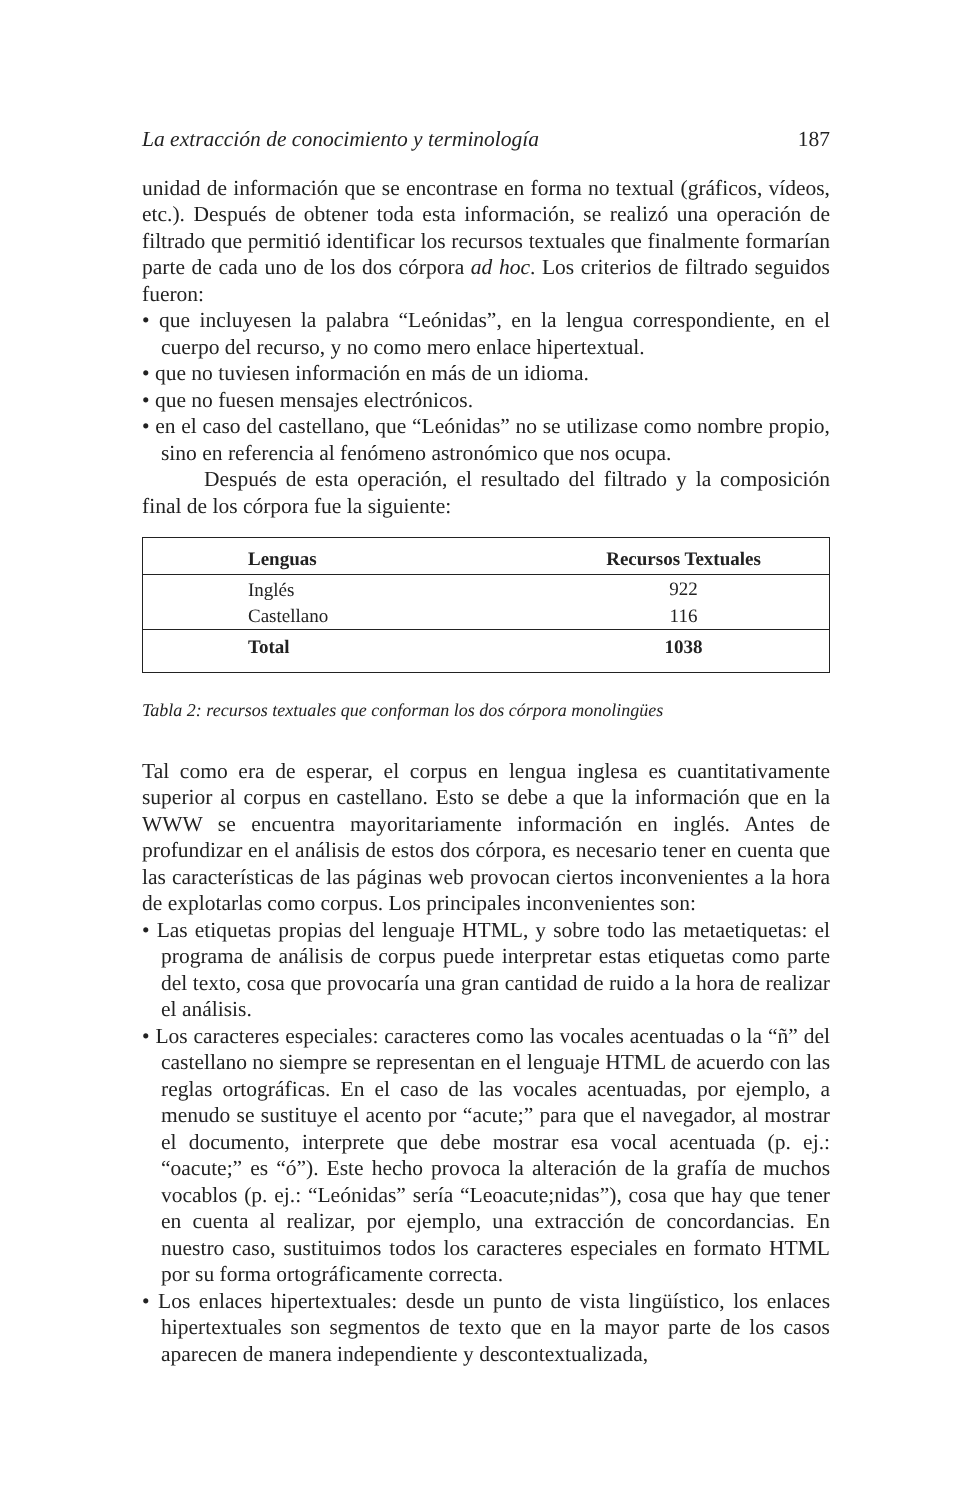La extracción de conocimiento y terminología 187
unidad de información que se encontrase en forma no textual (gráficos, vídeos, etc.). Después de obtener toda esta información, se realizó una operación de filtrado que permitió identificar los recursos textuales que finalmente formarían parte de cada uno de los dos córpora ad hoc. Los criterios de filtrado seguidos fueron:
• que incluyesen la palabra “Leónidas”, en la lengua correspondiente, en el cuerpo del recurso, y no como mero enlace hipertextual.
• que no tuviesen información en más de un idioma.
• que no fuesen mensajes electrónicos.
• en el caso del castellano, que “Leónidas” no se utilizase como nombre propio, sino en referencia al fenómeno astronómico que nos ocupa.
Después de esta operación, el resultado del filtrado y la composición final de los córpora fue la siguiente:
| Lenguas | Recursos Textuales |
| --- | --- |
| Inglés | 922 |
| Castellano | 116 |
| Total | 1038 |
Tabla 2: recursos textuales que conforman los dos córpora monolingües
Tal como era de esperar, el corpus en lengua inglesa es cuantitativamente superior al corpus en castellano. Esto se debe a que la información que en la WWW se encuentra mayoritariamente información en inglés. Antes de profundizar en el análisis de estos dos córpora, es necesario tener en cuenta que las características de las páginas web provocan ciertos inconvenientes a la hora de explotarlas como corpus. Los principales inconvenientes son:
• Las etiquetas propias del lenguaje HTML, y sobre todo las metaetiquetas: el programa de análisis de corpus puede interpretar estas etiquetas como parte del texto, cosa que provocaría una gran cantidad de ruido a la hora de realizar el análisis.
• Los caracteres especiales: caracteres como las vocales acentuadas o la “ñ” del castellano no siempre se representan en el lenguaje HTML de acuerdo con las reglas ortográficas. En el caso de las vocales acentuadas, por ejemplo, a menudo se sustituye el acento por “acute;” para que el navegador, al mostrar el documento, interprete que debe mostrar esa vocal acentuada (p. ej.: “oacute;” es “ó”). Este hecho provoca la alteración de la grafía de muchos vocablos (p. ej.: “Leónidas” sería “Leoacute;nidas”), cosa que hay que tener en cuenta al realizar, por ejemplo, una extracción de concordancias. En nuestro caso, sustituimos todos los caracteres especiales en formato HTML por su forma ortográficamente correcta.
• Los enlaces hipertextuales: desde un punto de vista lingüístico, los enlaces hipertextuales son segmentos de texto que en la mayor parte de los casos aparecen de manera independiente y descontextualizada,